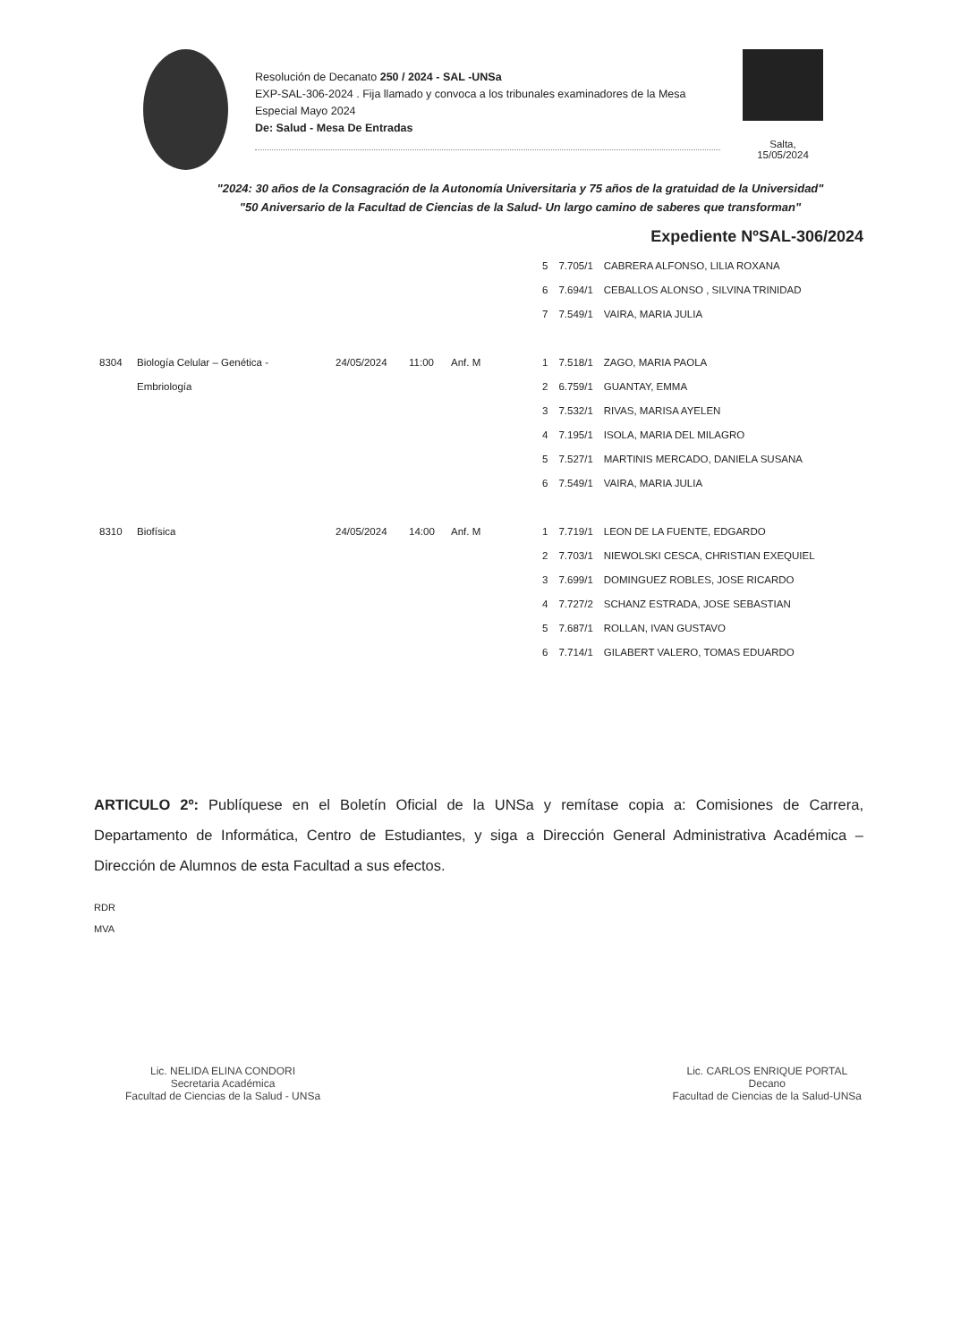Resolución de Decanato 250 / 2024 - SAL -UNSa
EXP-SAL-306-2024 . Fija llamado y convoca a los tribunales examinadores de la Mesa Especial Mayo 2024
De: Salud - Mesa De Entradas
Salta,
15/05/2024
"2024: 30 años de la Consagración de la Autonomía Universitaria y 75 años de la gratuidad de la Universidad"
"50 Aniversario de la Facultad de Ciencias de la Salud- Un largo camino de saberes que transforman"
Expediente NºSAL-306/2024
| | | | | | 5 | 7.705/1 | CABRERA ALFONSO, LILIA ROXANA |
| | | | | | 6 | 7.694/1 | CEBALLOS ALONSO , SILVINA TRINIDAD |
| | | | | | 7 | 7.549/1 | VAIRA, MARIA JULIA |
| 8304 | Biología Celular – Genética - | 24/05/2024 | 11:00 | Anf. M | 1 | 7.518/1 | ZAGO, MARIA PAOLA |
| | Embriología | | | | 2 | 6.759/1 | GUANTAY, EMMA |
| | | | | | 3 | 7.532/1 | RIVAS, MARISA AYELEN |
| | | | | | 4 | 7.195/1 | ISOLA, MARIA DEL MILAGRO |
| | | | | | 5 | 7.527/1 | MARTINIS MERCADO, DANIELA SUSANA |
| | | | | | 6 | 7.549/1 | VAIRA, MARIA JULIA |
| 8310 | Biofísica | 24/05/2024 | 14:00 | Anf. M | 1 | 7.719/1 | LEON DE LA FUENTE, EDGARDO |
| | | | | | 2 | 7.703/1 | NIEWOLSKI CESCA, CHRISTIAN EXEQUIEL |
| | | | | | 3 | 7.699/1 | DOMINGUEZ ROBLES, JOSE RICARDO |
| | | | | | 4 | 7.727/2 | SCHANZ ESTRADA, JOSE SEBASTIAN |
| | | | | | 5 | 7.687/1 | ROLLAN, IVAN GUSTAVO |
| | | | | | 6 | 7.714/1 | GILABERT VALERO, TOMAS EDUARDO |
ARTICULO 2º: Publíquese en el Boletín Oficial de la UNSa y remítase copia a: Comisiones de Carrera, Departamento de Informática, Centro de Estudiantes, y siga a Dirección General Administrativa Académica – Dirección de Alumnos de esta Facultad a sus efectos.
RDR
MVA
Lic. NELIDA ELINA CONDORI
Secretaria Académica
Facultad de Ciencias de la Salud - UNSa
Lic. CARLOS ENRIQUE PORTAL
Decano
Facultad de Ciencias de la Salud-UNSa